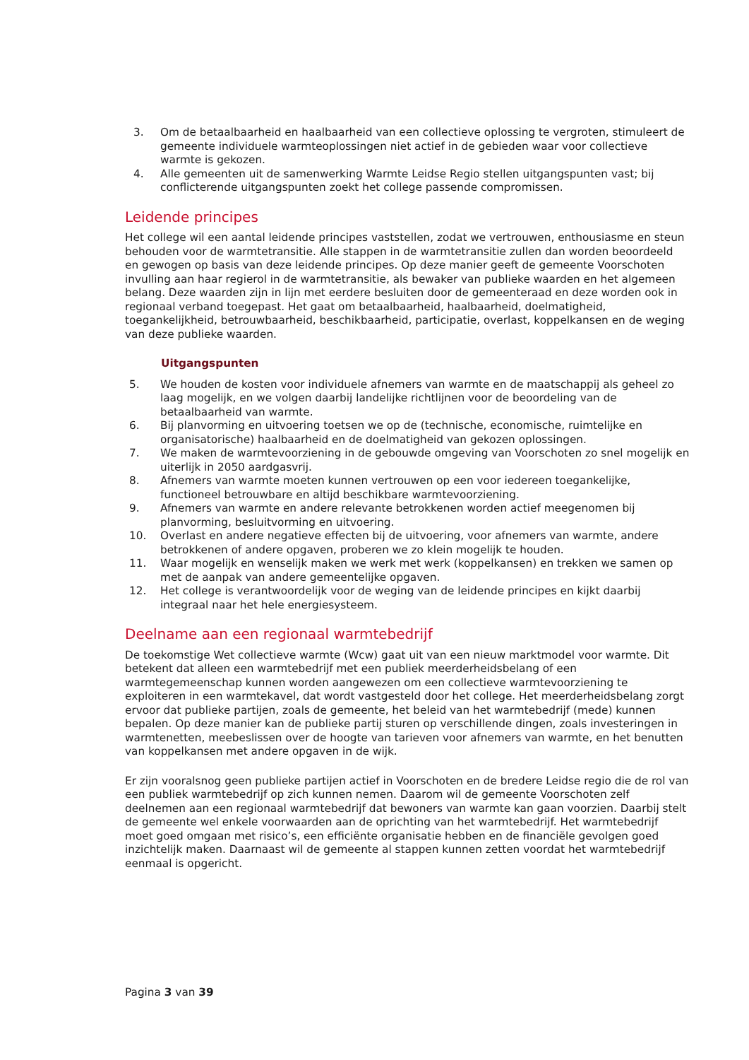3. Om de betaalbaarheid en haalbaarheid van een collectieve oplossing te vergroten, stimuleert de gemeente individuele warmteoplossingen niet actief in de gebieden waar voor collectieve warmte is gekozen.
4. Alle gemeenten uit de samenwerking Warmte Leidse Regio stellen uitgangspunten vast; bij conflicterende uitgangspunten zoekt het college passende compromissen.
Leidende principes
Het college wil een aantal leidende principes vaststellen, zodat we vertrouwen, enthousiasme en steun behouden voor de warmtetransitie. Alle stappen in de warmtetransitie zullen dan worden beoordeeld en gewogen op basis van deze leidende principes. Op deze manier geeft de gemeente Voorschoten invulling aan haar regierol in de warmtetransitie, als bewaker van publieke waarden en het algemeen belang. Deze waarden zijn in lijn met eerdere besluiten door de gemeenteraad en deze worden ook in regionaal verband toegepast. Het gaat om betaalbaarheid, haalbaarheid, doelmatigheid, toegankelijkheid, betrouwbaarheid, beschikbaarheid, participatie, overlast, koppelkansen en de weging van deze publieke waarden.
Uitgangspunten
5. We houden de kosten voor individuele afnemers van warmte en de maatschappij als geheel zo laag mogelijk, en we volgen daarbij landelijke richtlijnen voor de beoordeling van de betaalbaarheid van warmte.
6. Bij planvorming en uitvoering toetsen we op de (technische, economische, ruimtelijke en organisatorische) haalbaarheid en de doelmatigheid van gekozen oplossingen.
7. We maken de warmtevoorziening in de gebouwde omgeving van Voorschoten zo snel mogelijk en uiterlijk in 2050 aardgasvrij.
8. Afnemers van warmte moeten kunnen vertrouwen op een voor iedereen toegankelijke, functioneel betrouwbare en altijd beschikbare warmtevoorziening.
9. Afnemers van warmte en andere relevante betrokkenen worden actief meegenomen bij planvorming, besluitvorming en uitvoering.
10. Overlast en andere negatieve effecten bij de uitvoering, voor afnemers van warmte, andere betrokkenen of andere opgaven, proberen we zo klein mogelijk te houden.
11. Waar mogelijk en wenselijk maken we werk met werk (koppelkansen) en trekken we samen op met de aanpak van andere gemeentelijke opgaven.
12. Het college is verantwoordelijk voor de weging van de leidende principes en kijkt daarbij integraal naar het hele energiesysteem.
Deelname aan een regionaal warmtebedrijf
De toekomstige Wet collectieve warmte (Wcw) gaat uit van een nieuw marktmodel voor warmte. Dit betekent dat alleen een warmtebedrijf met een publiek meerderheidsbelang of een warmtegemeenschap kunnen worden aangewezen om een collectieve warmtevoorziening te exploiteren in een warmtekavel, dat wordt vastgesteld door het college. Het meerderheidsbelang zorgt ervoor dat publieke partijen, zoals de gemeente, het beleid van het warmtebedrijf (mede) kunnen bepalen. Op deze manier kan de publieke partij sturen op verschillende dingen, zoals investeringen in warmtenetten, meebeslissen over de hoogte van tarieven voor afnemers van warmte, en het benutten van koppelkansen met andere opgaven in de wijk.
Er zijn vooralsnog geen publieke partijen actief in Voorschoten en de bredere Leidse regio die de rol van een publiek warmtebedrijf op zich kunnen nemen. Daarom wil de gemeente Voorschoten zelf deelnemen aan een regionaal warmtebedrijf dat bewoners van warmte kan gaan voorzien. Daarbij stelt de gemeente wel enkele voorwaarden aan de oprichting van het warmtebedrijf. Het warmtebedrijf moet goed omgaan met risico’s, een efficiënte organisatie hebben en de financiële gevolgen goed inzichtelijk maken. Daarnaast wil de gemeente al stappen kunnen zetten voordat het warmtebedrijf eenmaal is opgericht.
Pagina 3 van 39